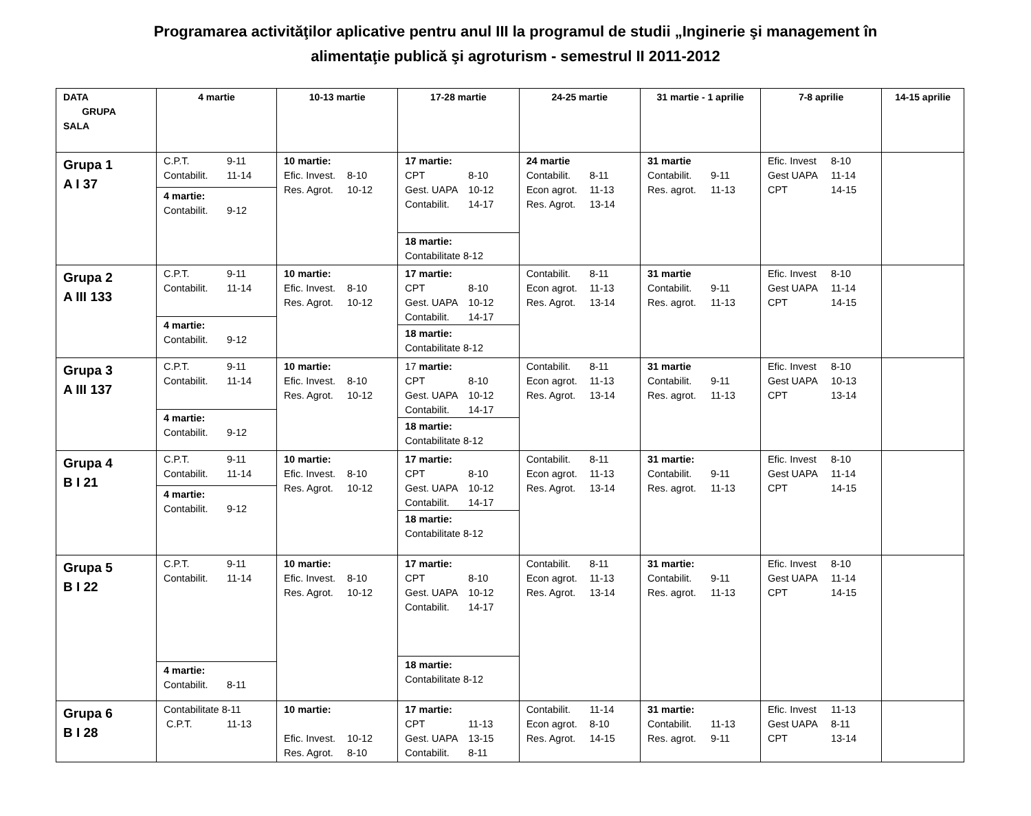Programarea activităţilor aplicative pentru anul III la programul de studii „Inginerie şi management în
alimentaţie publică şi agroturism - semestrul II 2011-2012
| DATA GRUPA SALA | 4 martie | 10-13 martie | 17-28 martie | 24-25 martie | 31 martie - 1 aprilie | 7-8 aprilie | 14-15 aprilie |
| --- | --- | --- | --- | --- | --- | --- | --- |
| Grupa 1 A I 37 | C.P.T. 9-11 Contabilit. 11-14 4 martie: Contabilit. 9-12 | 10 martie: Efic. Invest. 8-10 Res. Agrot. 10-12 | 17 martie: CPT 8-10 Gest. UAPA 10-12 Contabilit. 14-17 18 martie: Contabilitate 8-12 | 24 martie Contabilit. 8-11 Econ agrot. 11-13 Res. Agrot. 13-14 | 31 martie Contabilit. 9-11 Res. agrot. 11-13 | Efic. Invest 8-10 Gest UAPA 11-14 CPT 14-15 | |
| Grupa 2 A III 133 | C.P.T. 9-11 Contabilit. 11-14 4 martie: Contabilit. 9-12 | 10 martie: Efic. Invest. 8-10 Res. Agrot. 10-12 | 17 martie: CPT 8-10 Gest. UAPA 10-12 Contabilit. 14-17 18 martie: Contabilitate 8-12 | Contabilit. 8-11 Econ agrot. 11-13 Res. Agrot. 13-14 | 31 martie Contabilit. 9-11 Res. agrot. 11-13 | Efic. Invest 8-10 Gest UAPA 11-14 CPT 14-15 | |
| Grupa 3 A III 137 | C.P.T. 9-11 Contabilit. 11-14 4 martie: Contabilit. 9-12 | 10 martie: Efic. Invest. 8-10 Res. Agrot. 10-12 | 17 martie: CPT 8-10 Gest. UAPA 10-12 Contabilit. 14-17 18 martie: Contabilitate 8-12 | Contabilit. 8-11 Econ agrot. 11-13 Res. Agrot. 13-14 | 31 martie Contabilit. 9-11 Res. agrot. 11-13 | Efic. Invest 8-10 Gest UAPA 10-13 CPT 13-14 | |
| Grupa 4 B I 21 | C.P.T. 9-11 Contabilit. 11-14 4 martie: Contabilit. 9-12 | 10 martie: Efic. Invest. 8-10 Res. Agrot. 10-12 | 17 martie: CPT 8-10 Gest. UAPA 10-12 Contabilit. 14-17 18 martie: Contabilitate 8-12 | Contabilit. 8-11 Econ agrot. 11-13 Res. Agrot. 13-14 | 31 martie: Contabilit. 9-11 Res. agrot. 11-13 | Efic. Invest 8-10 Gest UAPA 11-14 CPT 14-15 | |
| Grupa 5 B I 22 | C.P.T. 9-11 Contabilit. 11-14 4 martie: Contabilit. 8-11 | 10 martie: Efic. Invest. 8-10 Res. Agrot. 10-12 | 17 martie: CPT 8-10 Gest. UAPA 10-12 Contabilit. 14-17 18 martie: Contabilitate 8-12 | Contabilit. 8-11 Econ agrot. 11-13 Res. Agrot. 13-14 | 31 martie: Contabilit. 9-11 Res. agrot. 11-13 | Efic. Invest 8-10 Gest UAPA 11-14 CPT 14-15 | |
| Grupa 6 B I 28 | Contabilitate 8-11 C.P.T. 11-13 | 10 martie: Efic. Invest. 10-12 Res. Agrot. 8-10 | 17 martie: CPT 11-13 Gest. UAPA 13-15 Contabilit. 8-11 | Contabilit. 11-14 Econ agrot. 8-10 Res. Agrot. 14-15 | 31 martie: Contabilit. 11-13 Res. agrot. 9-11 | Efic. Invest 11-13 Gest UAPA 8-11 CPT 13-14 | |